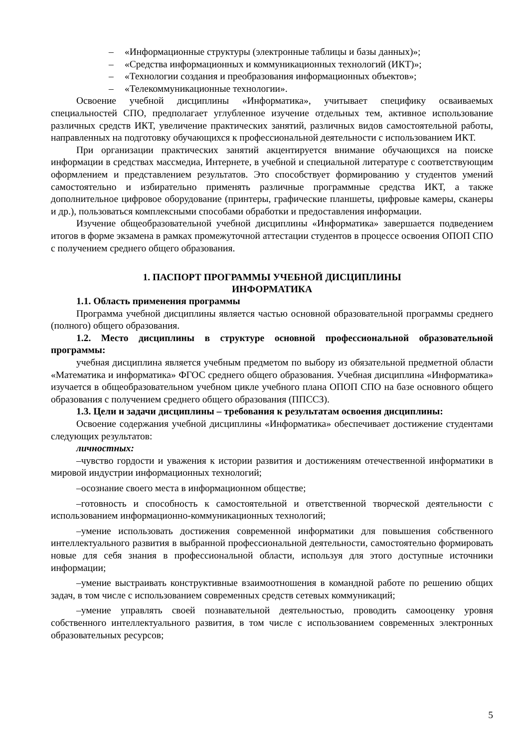– «Информационные структуры (электронные таблицы и базы данных)»;
– «Средства информационных и коммуникационных технологий (ИКТ)»;
– «Технологии создания и преобразования информационных объектов»;
– «Телекоммуникационные технологии».
Освоение учебной дисциплины «Информатика», учитывает специфику осваиваемых специальностей СПО, предполагает углубленное изучение отдельных тем, активное использование различных средств ИКТ, увеличение практических занятий, различных видов самостоятельной работы, направленных на подготовку обучающихся к профессиональной деятельности с использованием ИКТ.
При организации практических занятий акцентируется внимание обучающихся на поиске информации в средствах массмедиа, Интернете, в учебной и специальной литературе с соответствующим оформлением и представлением результатов. Это способствует формированию у студентов умений самостоятельно и избирательно применять различные программные средства ИКТ, а также дополнительное цифровое оборудование (принтеры, графические планшеты, цифровые камеры, сканеры и др.), пользоваться комплексными способами обработки и предоставления информации.
Изучение общеобразовательной учебной дисциплины «Информатика» завершается подведением итогов в форме экзамена в рамках промежуточной аттестации студентов в процессе освоения ОПОП СПО с получением среднего общего образования.
1. ПАСПОРТ ПРОГРАММЫ УЧЕБНОЙ ДИСЦИПЛИНЫ
ИНФОРМАТИКА
1.1. Область применения программы
Программа учебной дисциплины является частью основной образовательной программы среднего (полного) общего образования.
1.2. Место дисциплины в структуре основной профессиональной образовательной программы:
учебная дисциплина является учебным предметом по выбору из обязательной предметной области «Математика и информатика» ФГОС среднего общего образования. Учебная дисциплина «Информатика» изучается в общеобразовательном учебном цикле учебного плана ОПОП СПО на базе основного общего образования с получением среднего общего образования (ППССЗ).
1.3. Цели и задачи дисциплины – требования к результатам освоения дисциплины:
Освоение содержания учебной дисциплины «Информатика» обеспечивает достижение студентами следующих результатов:
личностных:
–чувство гордости и уважения к истории развития и достижениям отечественной информатики в мировой индустрии информационных технологий;
–осознание своего места в информационном обществе;
–готовность и способность к самостоятельной и ответственной творческой деятельности с использованием информационно-коммуникационных технологий;
–умение использовать достижения современной информатики для повышения собственного интеллектуального развития в выбранной профессиональной деятельности, самостоятельно формировать новые для себя знания в профессиональной области, используя для этого доступные источники информации;
–умение выстраивать конструктивные взаимоотношения в командной работе по решению общих задач, в том числе с использованием современных средств сетевых коммуникаций;
–умение управлять своей познавательной деятельностью, проводить самооценку уровня собственного интеллектуального развития, в том числе с использованием современных электронных образовательных ресурсов;
5